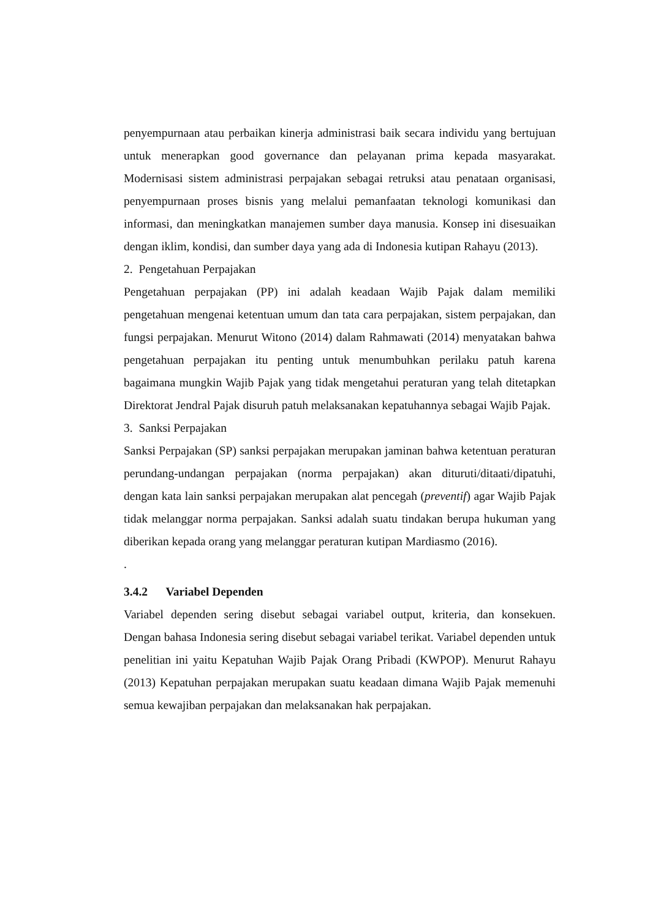penyempurnaan atau perbaikan kinerja administrasi baik secara individu yang bertujuan untuk menerapkan good governance dan pelayanan prima kepada masyarakat. Modernisasi sistem administrasi perpajakan sebagai retruksi atau penataan organisasi, penyempurnaan proses bisnis yang melalui pemanfaatan teknologi komunikasi dan informasi, dan meningkatkan manajemen sumber daya manusia. Konsep ini disesuaikan dengan iklim, kondisi, dan sumber daya yang ada di Indonesia kutipan Rahayu (2013).
2. Pengetahuan Perpajakan
Pengetahuan perpajakan (PP) ini adalah keadaan Wajib Pajak dalam memiliki pengetahuan mengenai ketentuan umum dan tata cara perpajakan, sistem perpajakan, dan fungsi perpajakan. Menurut Witono (2014) dalam Rahmawati (2014) menyatakan bahwa pengetahuan perpajakan itu penting untuk menumbuhkan perilaku patuh karena bagaimana mungkin Wajib Pajak yang tidak mengetahui peraturan yang telah ditetapkan Direktorat Jendral Pajak disuruh patuh melaksanakan kepatuhannya sebagai Wajib Pajak.
3. Sanksi Perpajakan
Sanksi Perpajakan (SP) sanksi perpajakan merupakan jaminan bahwa ketentuan peraturan perundang-undangan perpajakan (norma perpajakan) akan dituruti/ditaati/dipatuhi, dengan kata lain sanksi perpajakan merupakan alat pencegah (preventif) agar Wajib Pajak tidak melanggar norma perpajakan. Sanksi adalah suatu tindakan berupa hukuman yang diberikan kepada orang yang melanggar peraturan kutipan Mardiasmo (2016).
.
3.4.2 Variabel Dependen
Variabel dependen sering disebut sebagai variabel output, kriteria, dan konsekuen. Dengan bahasa Indonesia sering disebut sebagai variabel terikat. Variabel dependen untuk penelitian ini yaitu Kepatuhan Wajib Pajak Orang Pribadi (KWPOP). Menurut Rahayu (2013) Kepatuhan perpajakan merupakan suatu keadaan dimana Wajib Pajak memenuhi semua kewajiban perpajakan dan melaksanakan hak perpajakan.